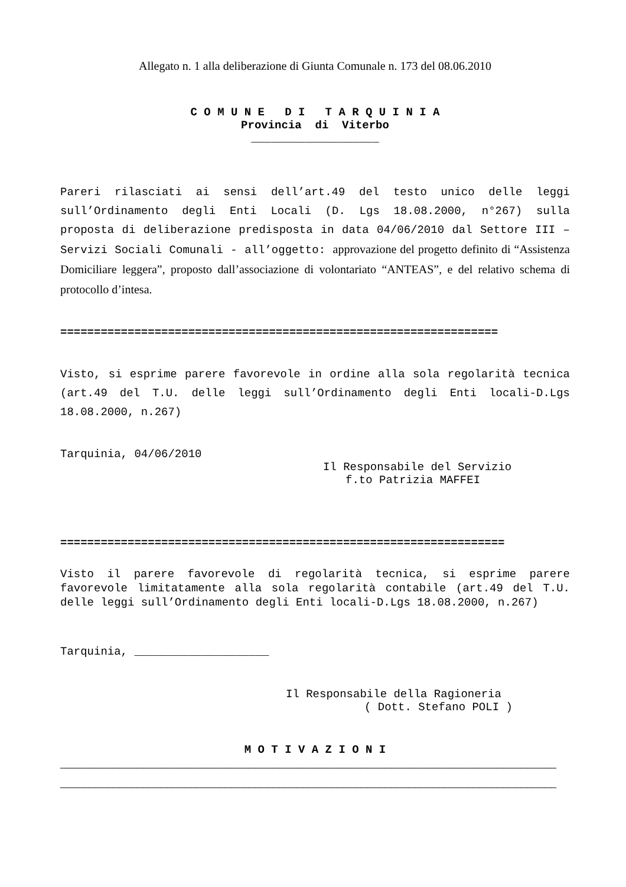Allegato n. 1 alla deliberazione di Giunta Comunale n. 173 del 08.06.2010
C O M U N E D I T A R Q U I N I A
Provincia di Viterbo
___________________
Pareri rilasciati ai sensi dell’art.49 del testo unico delle leggi sull’Ordinamento degli Enti Locali (D. Lgs 18.08.2000, n°267) sulla proposta di deliberazione predisposta in data 04/06/2010 dal Settore III – Servizi Sociali Comunali - all’oggetto: approvazione del progetto definito di “Assistenza Domiciliare leggera”, proposto dall’associazione di volontariato “ANTEAS”, e del relativo schema di protocollo d’intesa.
=================================================================
Visto, si esprime parere favorevole in ordine alla sola regolarità tecnica (art.49 del T.U. delle leggi sull’Ordinamento degli Enti locali-D.Lgs 18.08.2000, n.267)
Tarquinia, 04/06/2010
Il Responsabile del Servizio
f.to Patrizia MAFFEI
==================================================================
Visto il parere favorevole di regolarità tecnica, si esprime parere favorevole limitatamente alla sola regolarità contabile (art.49 del T.U. delle leggi sull’Ordinamento degli Enti locali-D.Lgs 18.08.2000, n.267)
Tarquinia, ____________________
Il Responsabile della Ragioneria
( Dott. Stefano POLI )
M O T I V A Z I O N I
____________________________________________________________________________________
____________________________________________________________________________________